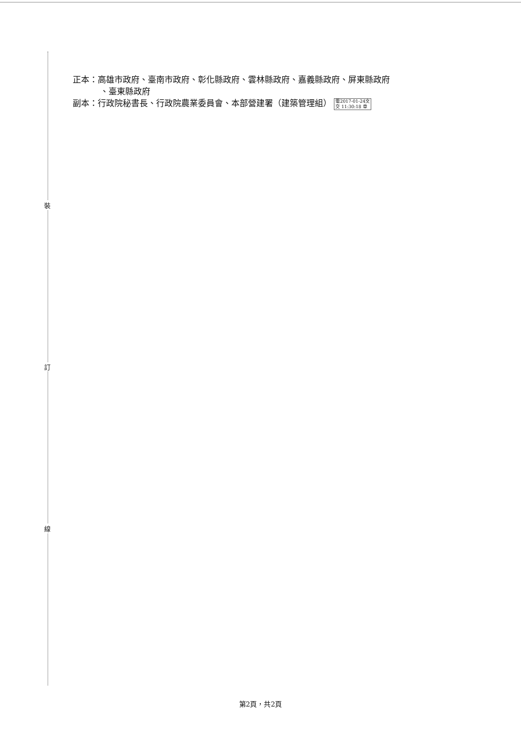裝
訂
線
正本：高雄市政府、臺南市政府、彰化縣政府、雲林縣政府、嘉義縣政府、屏東縣政府
、臺東縣政府
副本：行政院秘書長、行政院農業委員會、本部營建署（建築管理組） 電2017-01-24文
交 11:30:18 章
第2頁，共2頁